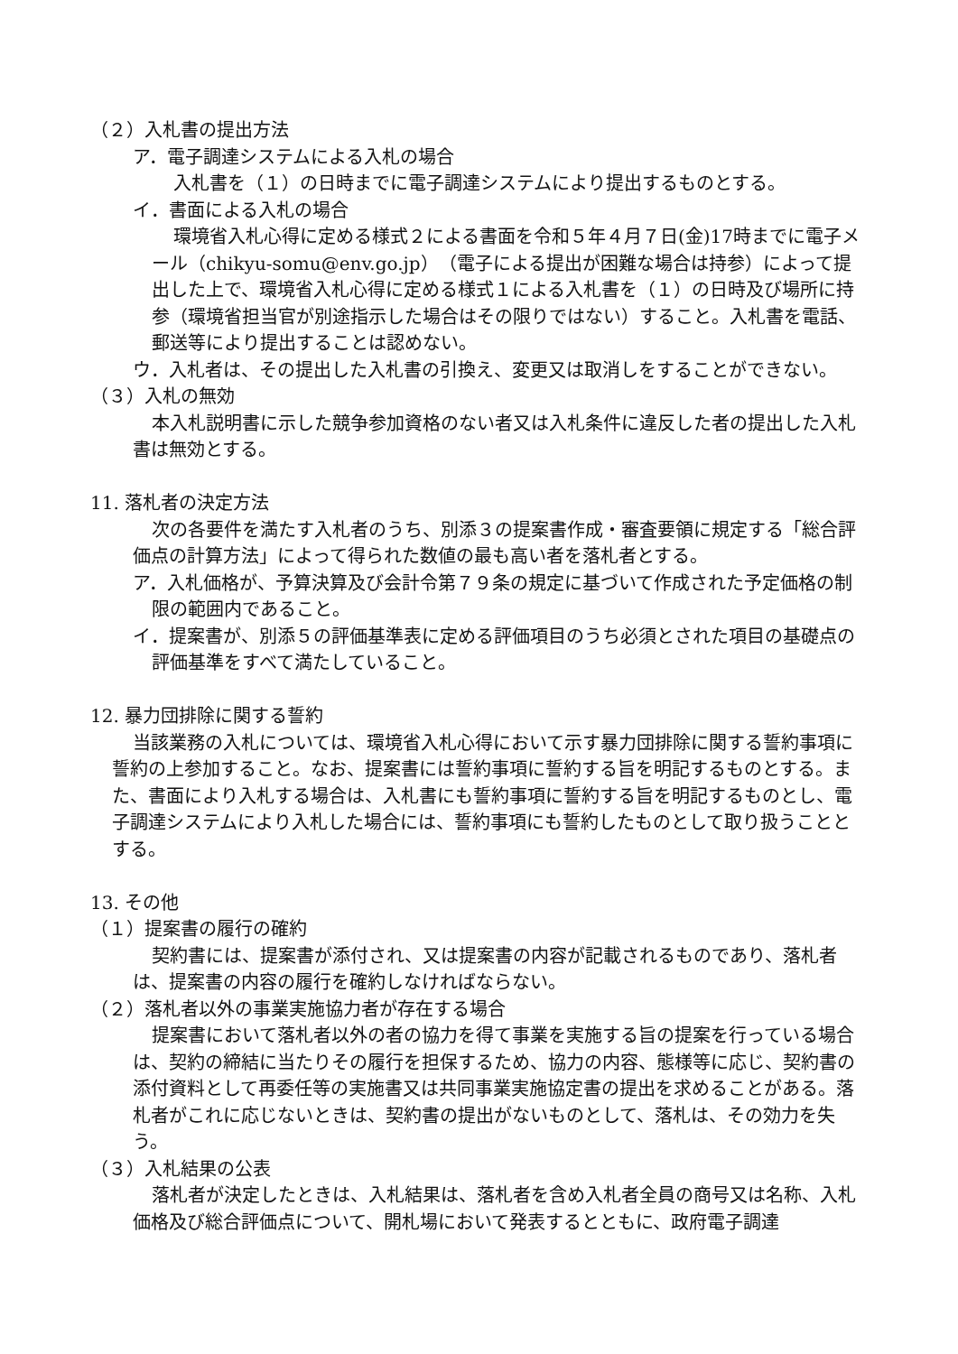（２）入札書の提出方法
ア．電子調達システムによる入札の場合
入札書を（１）の日時までに電子調達システムにより提出するものとする。
イ．書面による入札の場合
環境省入札心得に定める様式２による書面を令和５年４月７日(金)17時までに電子メール（chikyu-somu@env.go.jp）（電子による提出が困難な場合は持参）によって提出した上で、環境省入札心得に定める様式１による入札書を（１）の日時及び場所に持参（環境省担当官が別途指示した場合はその限りではない）すること。入札書を電話、郵送等により提出することは認めない。
ウ．入札者は、その提出した入札書の引換え、変更又は取消しをすることができない。
（３）入札の無効
本入札説明書に示した競争参加資格のない者又は入札条件に違反した者の提出した入札書は無効とする。
11. 落札者の決定方法
次の各要件を満たす入札者のうち、別添３の提案書作成・審査要領に規定する「総合評価点の計算方法」によって得られた数値の最も高い者を落札者とする。
ア．入札価格が、予算決算及び会計令第７９条の規定に基づいて作成された予定価格の制限の範囲内であること。
イ．提案書が、別添５の評価基準表に定める評価項目のうち必須とされた項目の基礎点の評価基準をすべて満たしていること。
12. 暴力団排除に関する誓約
当該業務の入札については、環境省入札心得において示す暴力団排除に関する誓約事項に誓約の上参加すること。なお、提案書には誓約事項に誓約する旨を明記するものとする。また、書面により入札する場合は、入札書にも誓約事項に誓約する旨を明記するものとし、電子調達システムにより入札した場合には、誓約事項にも誓約したものとして取り扱うこととする。
13. その他
（１）提案書の履行の確約
契約書には、提案書が添付され、又は提案書の内容が記載されるものであり、落札者は、提案書の内容の履行を確約しなければならない。
（２）落札者以外の事業実施協力者が存在する場合
提案書において落札者以外の者の協力を得て事業を実施する旨の提案を行っている場合は、契約の締結に当たりその履行を担保するため、協力の内容、態様等に応じ、契約書の添付資料として再委任等の実施書又は共同事業実施協定書の提出を求めることがある。落札者がこれに応じないときは、契約書の提出がないものとして、落札は、その効力を失う。
（３）入札結果の公表
落札者が決定したときは、入札結果は、落札者を含め入札者全員の商号又は名称、入札価格及び総合評価点について、開札場において発表するとともに、政府電子調達